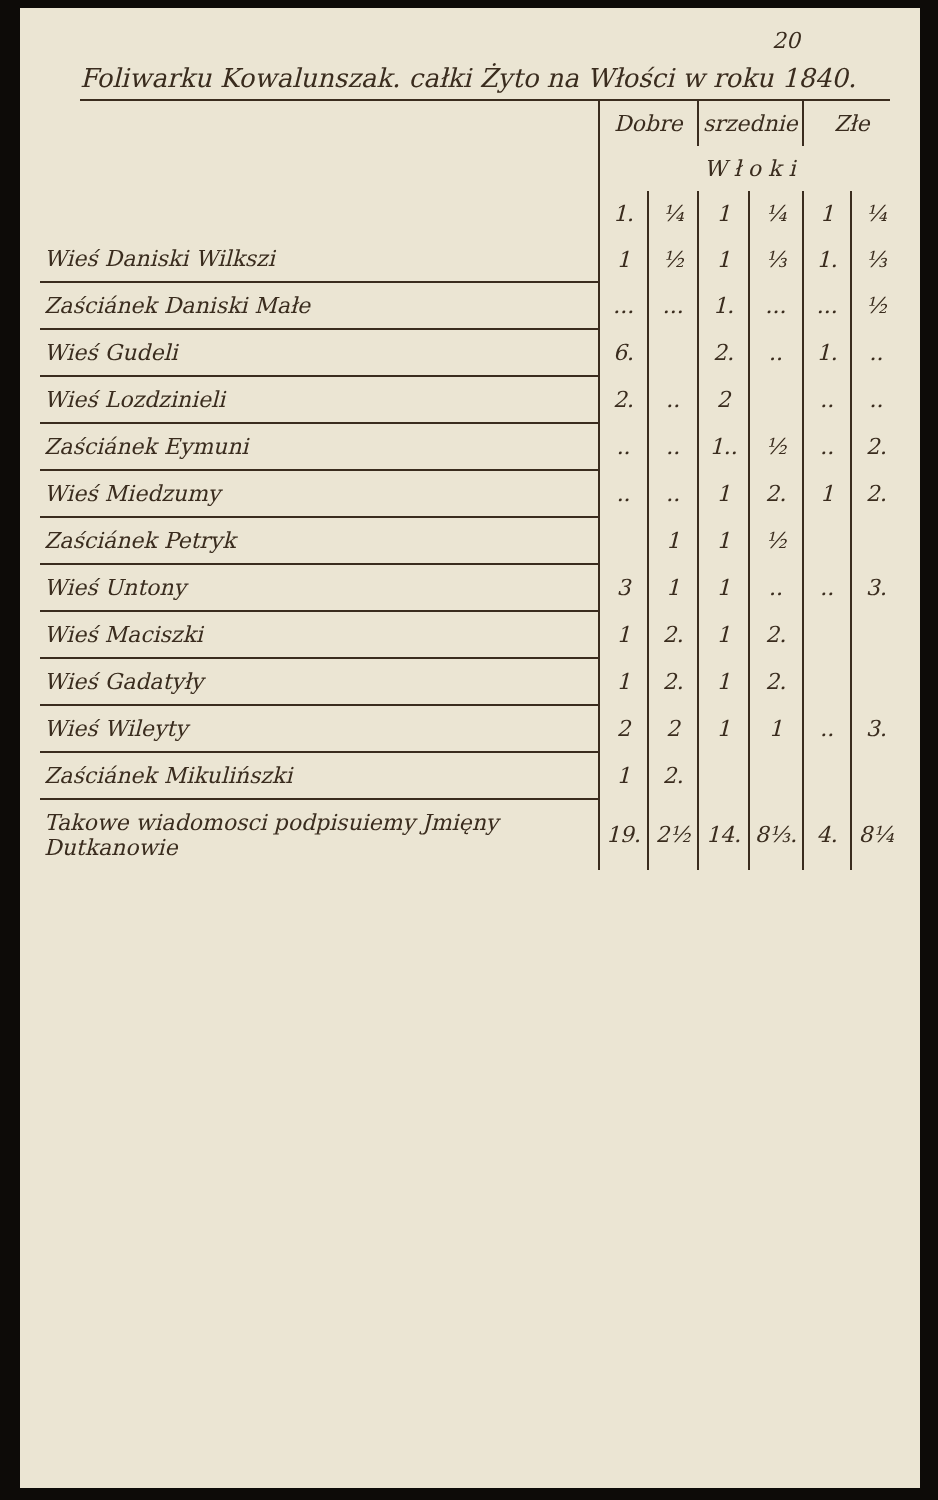20
Foliwarku Kowalunszak. całki Żyto na Włości w roku 1840.
| | Dobre | | srzednie | | Złe | |
| --- | --- | --- | --- | --- | --- | --- |
| | W ł o k i | | | | | |
| | 1. | ¼ | 1 | ¼ | 1 | ¼ |
| Wieś Daniski Wilkszi | 1 | ½ | 1 | ⅓ | 1. | ⅓ |
| Zaściánek Daniski Małe | ... | ... | 1. | ... | ... | ½ |
| Wieś Gudeli | 6. | | 2. | .. | 1. | .. |
| Wieś Lozdzinieli | 2. | .. | 2 | | .. | .. |
| Zaściánek Eymuni | .. | .. | 1.. | ½ | .. | 2. |
| Wieś Miedzumy | .. | .. | 1 | 2. | 1 | 2. |
| Zaściánek Petryk | | 1 | 1 | ½ | | |
| Wieś Untony | 3 | 1 | 1 | .. | .. | 3. |
| Wieś Maciszki | 1 | 2. | 1 | 2. | | |
| Wieś Gadatyły | 1 | 2. | 1 | 2. | | |
| Wieś Wileyty | 2 | 2 | 1 | 1 | .. | 3. |
| Zaściánek Mikulińszki | 1 | 2. | | | | |
| Takowe wiadomosci podpisuiemy Jmięny Dutkanowie | 19. | 2½ | 14. | 8⅓. | 4. | 8¼ |